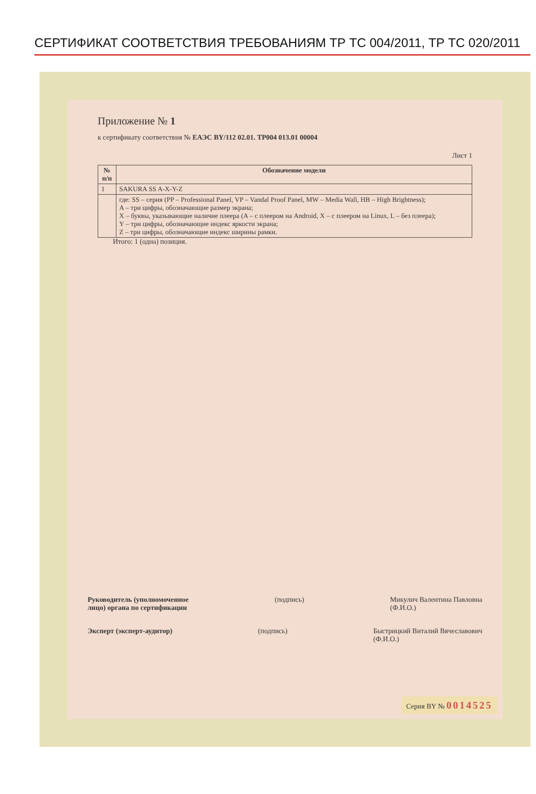СЕРТИФИКАТ СООТВЕТСТВИЯ ТРЕБОВАНИЯМ ТР ТС 004/2011, ТР ТС 020/2011
Приложение № 1
к сертификату соответствия № ЕАЭС BY/112 02.01. ТР004 013.01 00004
Лист 1
| № п/п | Обозначение модели |
| --- | --- |
| 1 | SAKURA SS A-X-Y-Z |
| | где: SS – серия (PP – Professional Panel, VP – Vandal Proof Panel, MW – Media Wall, HB – High Brightness); A – три цифры, обозначающие размер экрана; X – буквы, указывающие наличие плеера (A – с плеером на Android, X – с плеером на Linux, L – без плеера); Y – три цифры, обозначающие индекс яркости экрана; Z – три цифры, обозначающие индекс ширины рамки. |
Итого: 1 (одна) позиция.
Руководитель (уполномоченное
лицо) органа по сертификации (подпись) Микулич Валентина Павловна
(Ф.И.О.)
Эксперт (эксперт-аудитор) (подпись) Быстрицкий Виталий Вячеславович
(Ф.И.О.)
Серия BY № 0014525